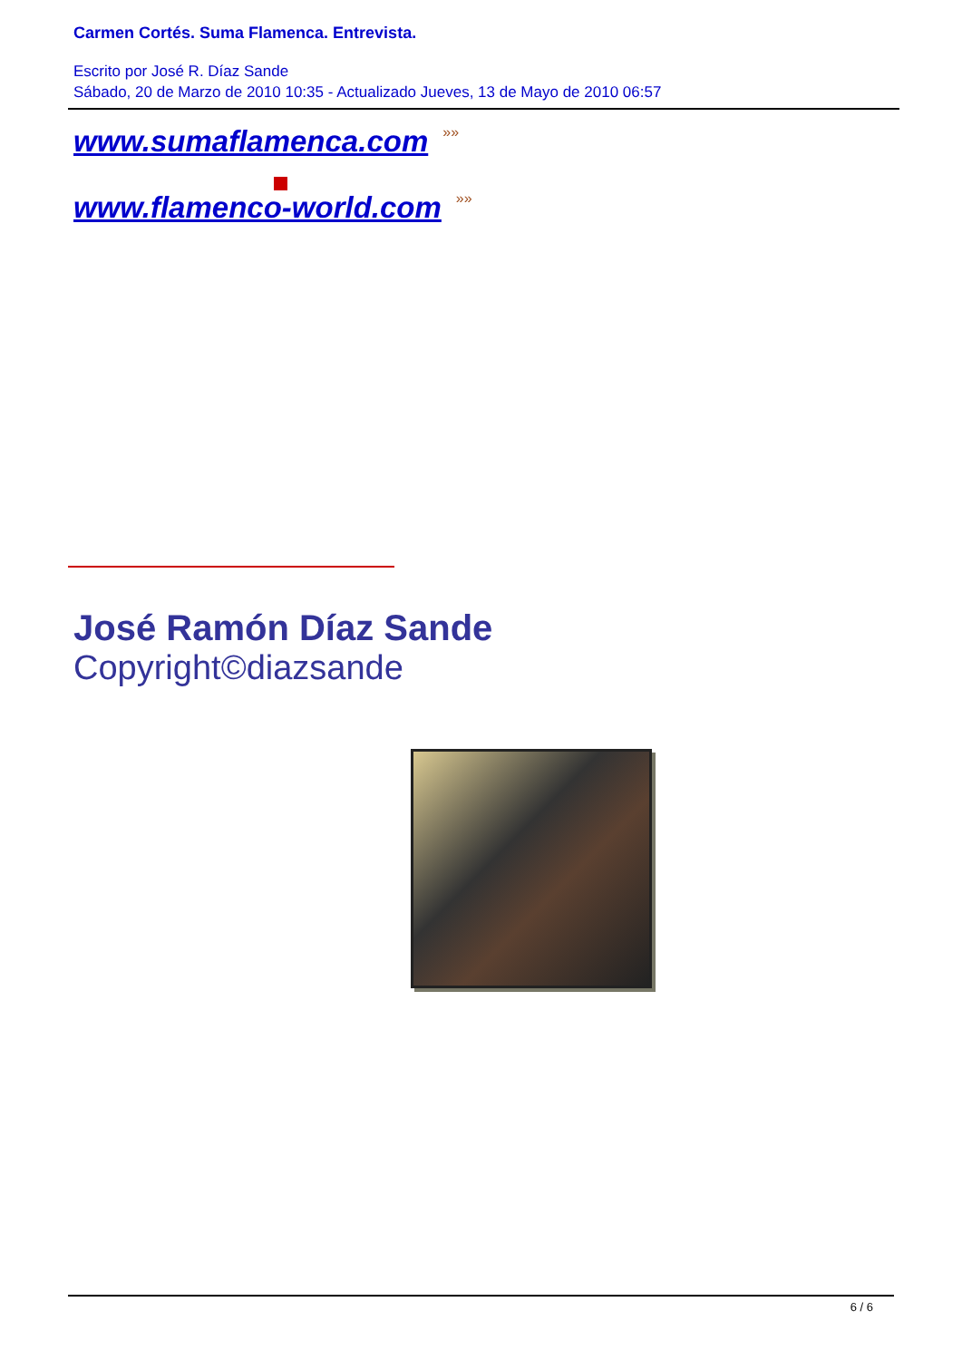Carmen Cortés. Suma Flamenca. Entrevista.
Escrito por José R. Díaz Sande
Sábado, 20 de Marzo de 2010 10:35 - Actualizado Jueves, 13 de Mayo de 2010 06:57
www.sumaflamenca.com »»
www.flamenco-world.com »»
José Ramón Díaz Sande
Copyright©diazsande
6 / 6